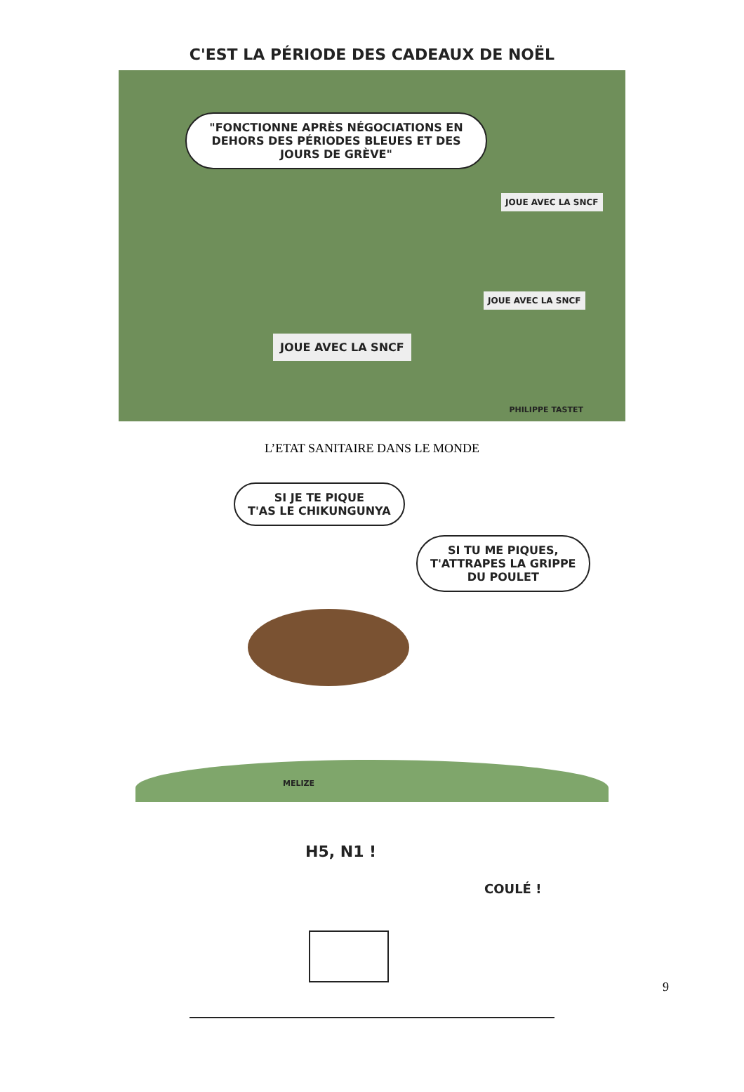C'EST LA PÉRIODE DES CADEAUX DE NOËL
"FONCTIONNE APRÈS NÉGOCIATIONS EN DEHORS DES PÉRIODES BLEUES ET DES JOURS DE GRÈVE"
JOUE AVEC LA SNCF
JOUE AVEC LA SNCF
JOUE AVEC LA SNCF
PHILIPPE TASTET
L’ETAT SANITAIRE DANS LE MONDE
SI JE TE PIQUE
T'AS LE CHIKUNGUNYA
SI TU ME PIQUES,
T'ATTRAPES LA GRIPPE
DU POULET
MELIZE
H5, N1 !
COULÉ !
9